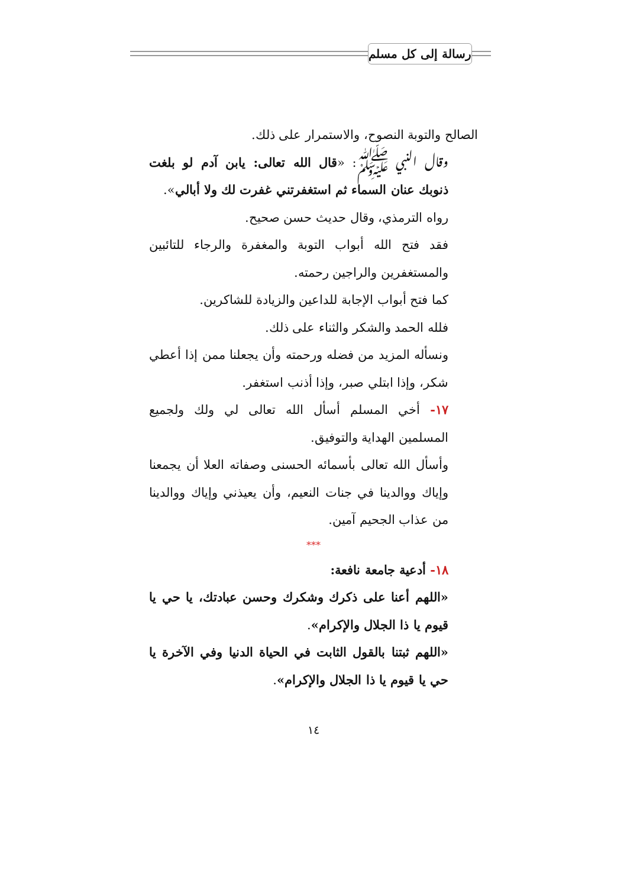رسالة إلى كل مسلم
الصالح والتوبة النصوح، والاستمرار على ذلك.
وقال النبي ﷺ: «قال الله تعالى: يابن آدم لو بلغت ذنوبك عنان السماء ثم استغفرتني غفرت لك ولا أبالي».
رواه الترمذي، وقال حديث حسن صحيح.
فقد فتح الله أبواب التوبة والمغفرة والرجاء للتائبين والمستغفرين والراجين رحمته.
كما فتح أبواب الإجابة للداعين والزيادة للشاكرين.
فلله الحمد والشكر والثناء على ذلك.
ونسأله المزيد من فضله ورحمته وأن يجعلنا ممن إذا أعطي شكر، وإذا ابتلي صبر، وإذا أذنب استغفر.
١٧- أخي المسلم أسأل الله تعالى لي ولك ولجميع المسلمين الهداية والتوفيق.
وأسأل الله تعالى بأسمائه الحسنى وصفاته العلا أن يجمعنا وإياك ووالدينا في جنات النعيم، وأن يعيذني وإياك ووالدينا من عذاب الجحيم آمين.
***
١٨- أدعية جامعة نافعة:
«اللهم أعنا على ذكرك وشكرك وحسن عبادتك، يا حي يا قيوم يا ذا الجلال والإكرام».
«اللهم ثبتنا بالقول الثابت في الحياة الدنيا وفي الآخرة يا حي يا قيوم يا ذا الجلال والإكرام».
١٤